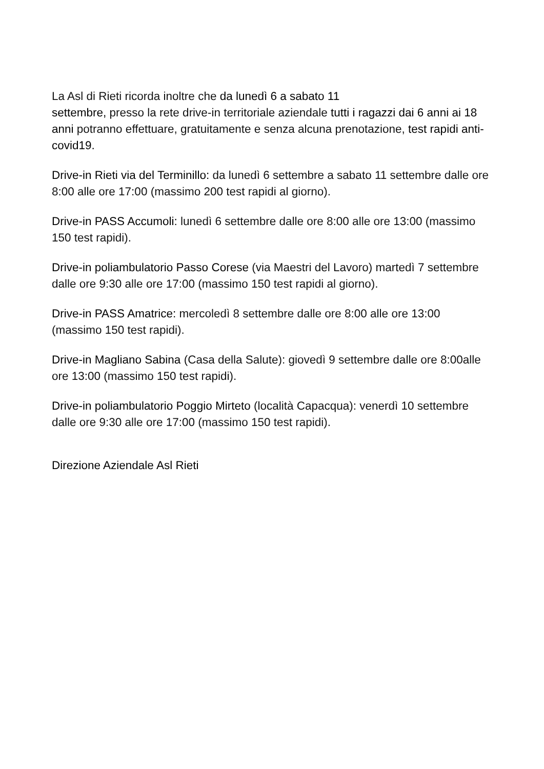La Asl di Rieti ricorda inoltre che da lunedì 6 a sabato 11
settembre, presso la rete drive-in territoriale aziendale tutti i ragazzi dai 6 anni ai 18 anni potranno effettuare, gratuitamente e senza alcuna prenotazione, test rapidi anti-covid19.
Drive-in Rieti via del Terminillo: da lunedì 6 settembre a sabato 11 settembre dalle ore 8:00 alle ore 17:00 (massimo 200 test rapidi al giorno).
Drive-in PASS Accumoli: lunedì 6 settembre dalle ore 8:00 alle ore 13:00 (massimo 150 test rapidi).
Drive-in poliambulatorio Passo Corese (via Maestri del Lavoro) martedì 7 settembre dalle ore 9:30 alle ore 17:00 (massimo 150 test rapidi al giorno).
Drive-in PASS Amatrice: mercoledì 8 settembre dalle ore 8:00 alle ore 13:00 (massimo 150 test rapidi).
Drive-in Magliano Sabina (Casa della Salute): giovedì 9 settembre dalle ore 8:00alle ore 13:00 (massimo 150 test rapidi).
Drive-in poliambulatorio Poggio Mirteto (località Capacqua): venerdì 10 settembre dalle ore 9:30 alle ore 17:00 (massimo 150 test rapidi).
Direzione Aziendale Asl Rieti